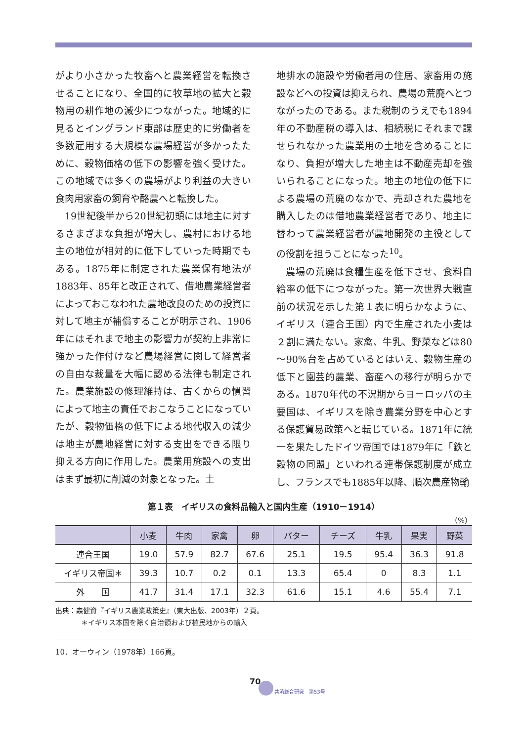がより小さかった牧畜へと農業経営を転換させることになり、全国的に牧草地の拡大と穀物用の耕作地の減少につながった。地域的に見るとイングランド東部は歴史的に労働者を多数雇用する大規模な農場経営が多かったために、穀物価格の低下の影響を強く受けた。この地域では多くの農場がより利益の大きい食肉用家畜の飼育や酪農へと転換した。
19世紀後半から20世紀初頭には地主に対するさまざまな負担が増大し、農村における地主の地位が相対的に低下していった時期でもある。1875年に制定された農業保有地法が1883年、85年と改正されて、借地農業経営者によっておこなわれた農地改良のための投資に対して地主が補償することが明示され、1906年にはそれまで地主の影響力が契約上非常に強かった作付けなど農場経営に関して経営者の自由な裁量を大幅に認める法律も制定された。農業施設の修理維持は、古くからの慣習によって地主の責任でおこなうことになっていたが、穀物価格の低下による地代収入の減少は地主が農地経営に対する支出をできる限り抑える方向に作用した。農業用施設への支出はまず最初に削減の対象となった。土
地排水の施設や労働者用の住居、家畜用の施設などへの投資は抑えられ、農場の荒廃へとつながったのである。また税制のうえでも1894年の不動産税の導入は、相続税にそれまで課せられなかった農業用の土地を含めることになり、負担が増大した地主は不動産売却を強いられることになった。地主の地位の低下による農場の荒廃のなかで、売却された農地を購入したのは借地農業経営者であり、地主に替わって農業経営者が農地開発の主役としての役割を担うことになった<sup>10</sup>。
農場の荒廃は食糧生産を低下させ、食料自給率の低下につながった。第一次世界大戦直前の状況を示した第１表に明らかなように、イギリス（連合王国）内で生産された小麦は２割に満たない。家禽、牛乳、野菜などは80～90%台を占めているとはいえ、穀物生産の低下と園芸的農業、畜産への移行が明らかである。1870年代の不況期からヨーロッパの主要国は、イギリスを除き農業分野を中心とする保護貿易政策へと転じている。1871年に統一を果たしたドイツ帝国では1879年に「鉄と穀物の同盟」といわれる連帯保護制度が成立し、フランスでも1885年以降、順次農産物輸
第１表　イギリスの食料品輸入と国内生産（1910－1914）
（%）
| | 小麦 | 牛肉 | 家禽 | 卵 | バター | チーズ | 牛乳 | 果実 | 野菜 |
| --- | --- | --- | --- | --- | --- | --- | --- | --- | --- |
| 連合王国 | 19.0 | 57.9 | 82.7 | 67.6 | 25.1 | 19.5 | 95.4 | 36.3 | 91.8 |
| イギリス帝国＊ | 39.3 | 10.7 | 0.2 | 0.1 | 13.3 | 65.4 | 0 | 8.3 | 1.1 |
| 外 国 | 41.7 | 31.4 | 17.1 | 32.3 | 61.6 | 15.1 | 4.6 | 55.4 | 7.1 |
出典：森健資『イギリス農業政策史』（東大出版、2003年）２頁。
＊イギリス本国を除く自治領および植民地からの輸入
10．オーウィン（1978年）166頁。
70
共済総合研究　第53号